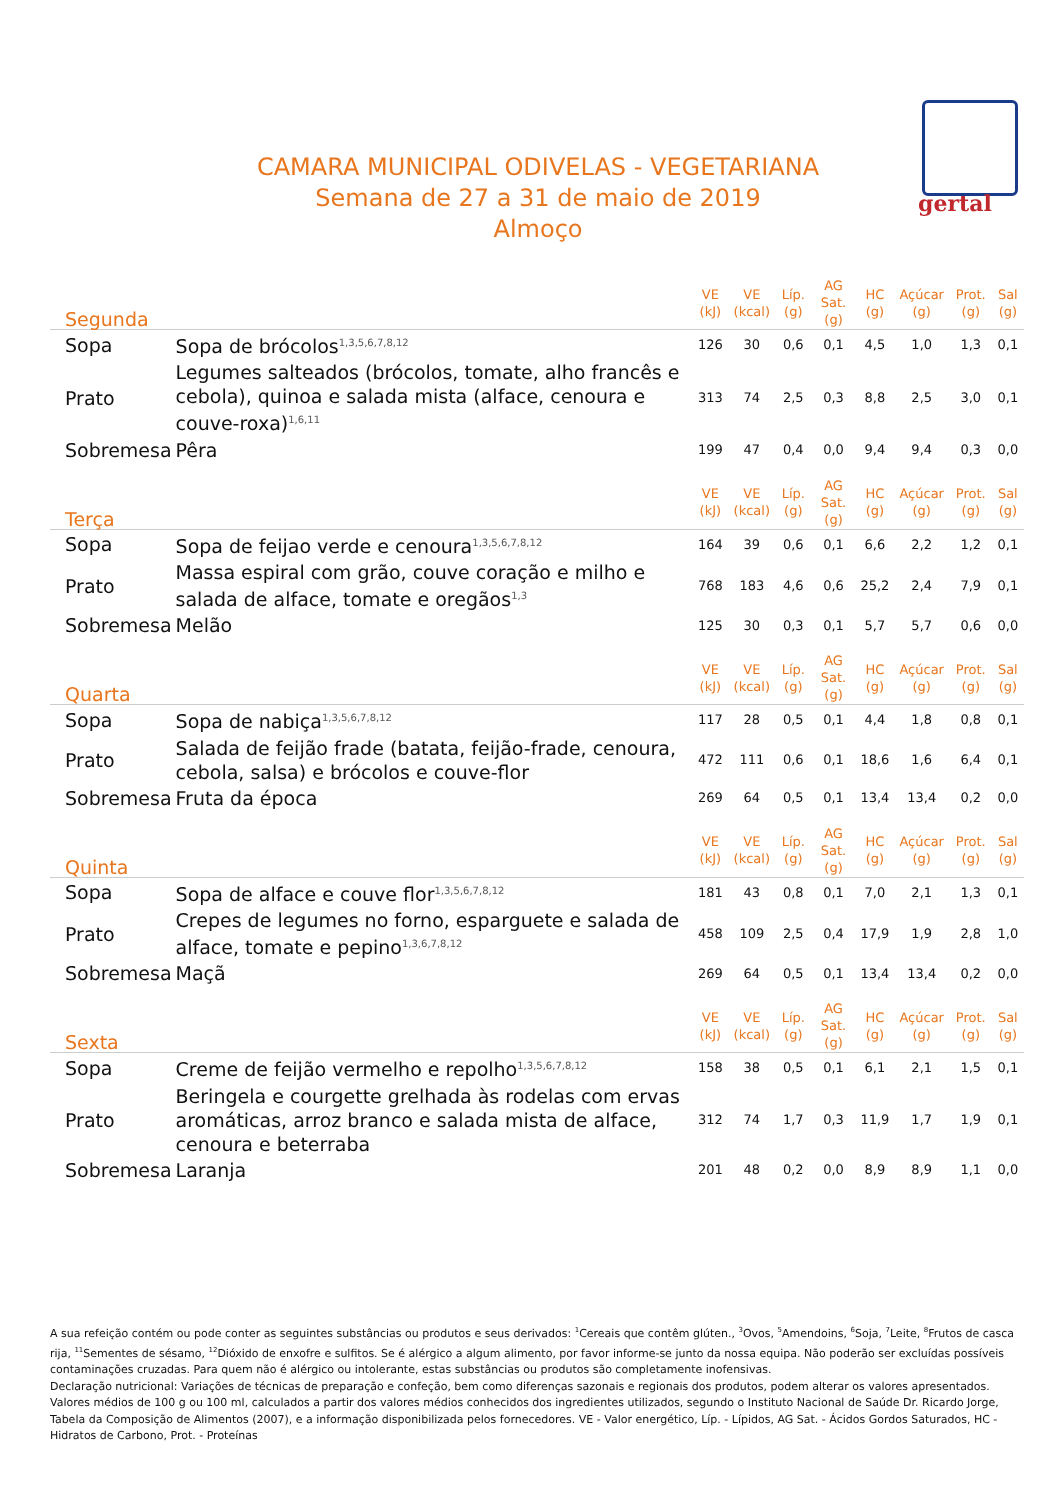gertal
CAMARA MUNICIPAL ODIVELAS - VEGETARIANA
Semana de 27 a 31 de maio de 2019
Almoço
| Segunda | | VE (kJ) | VE (kcal) | Líp. (g) | AG Sat. (g) | HC (g) | Açúcar (g) | Prot. (g) | Sal (g) |
| --- | --- | --- | --- | --- | --- | --- | --- | --- | --- |
| Sopa | Sopa de brócolos<sup>1,3,5,6,7,8,12</sup> | 126 | 30 | 0,6 | 0,1 | 4,5 | 1,0 | 1,3 | 0,1 |
| Prato | Legumes salteados (brócolos, tomate, alho francês e cebola), quinoa e salada mista (alface, cenoura e couve-roxa)<sup>1,6,11</sup> | 313 | 74 | 2,5 | 0,3 | 8,8 | 2,5 | 3,0 | 0,1 |
| Sobremesa | Pêra | 199 | 47 | 0,4 | 0,0 | 9,4 | 9,4 | 0,3 | 0,0 |
| Terça | | VE (kJ) | VE (kcal) | Líp. (g) | AG Sat. (g) | HC (g) | Açúcar (g) | Prot. (g) | Sal (g) |
| Sopa | Sopa de feijao verde e cenoura<sup>1,3,5,6,7,8,12</sup> | 164 | 39 | 0,6 | 0,1 | 6,6 | 2,2 | 1,2 | 0,1 |
| Prato | Massa espiral com grão, couve coração e milho e salada de alface, tomate e oregãos<sup>1,3</sup> | 768 | 183 | 4,6 | 0,6 | 25,2 | 2,4 | 7,9 | 0,1 |
| Sobremesa | Melão | 125 | 30 | 0,3 | 0,1 | 5,7 | 5,7 | 0,6 | 0,0 |
| Quarta | | VE (kJ) | VE (kcal) | Líp. (g) | AG Sat. (g) | HC (g) | Açúcar (g) | Prot. (g) | Sal (g) |
| Sopa | Sopa de nabiça<sup>1,3,5,6,7,8,12</sup> | 117 | 28 | 0,5 | 0,1 | 4,4 | 1,8 | 0,8 | 0,1 |
| Prato | Salada de feijão frade (batata, feijão-frade, cenoura, cebola, salsa) e brócolos e couve-flor | 472 | 111 | 0,6 | 0,1 | 18,6 | 1,6 | 6,4 | 0,1 |
| Sobremesa | Fruta da época | 269 | 64 | 0,5 | 0,1 | 13,4 | 13,4 | 0,2 | 0,0 |
| Quinta | | VE (kJ) | VE (kcal) | Líp. (g) | AG Sat. (g) | HC (g) | Açúcar (g) | Prot. (g) | Sal (g) |
| Sopa | Sopa de alface e couve flor<sup>1,3,5,6,7,8,12</sup> | 181 | 43 | 0,8 | 0,1 | 7,0 | 2,1 | 1,3 | 0,1 |
| Prato | Crepes de legumes no forno, esparguete e salada de alface, tomate e pepino<sup>1,3,6,7,8,12</sup> | 458 | 109 | 2,5 | 0,4 | 17,9 | 1,9 | 2,8 | 1,0 |
| Sobremesa | Maçã | 269 | 64 | 0,5 | 0,1 | 13,4 | 13,4 | 0,2 | 0,0 |
| Sexta | | VE (kJ) | VE (kcal) | Líp. (g) | AG Sat. (g) | HC (g) | Açúcar (g) | Prot. (g) | Sal (g) |
| Sopa | Creme de feijão vermelho e repolho<sup>1,3,5,6,7,8,12</sup> | 158 | 38 | 0,5 | 0,1 | 6,1 | 2,1 | 1,5 | 0,1 |
| Prato | Beringela e courgette grelhada às rodelas com ervas aromáticas, arroz branco e salada mista de alface, cenoura e beterraba | 312 | 74 | 1,7 | 0,3 | 11,9 | 1,7 | 1,9 | 0,1 |
| Sobremesa | Laranja | 201 | 48 | 0,2 | 0,0 | 8,9 | 8,9 | 1,1 | 0,0 |
A sua refeição contém ou pode conter as seguintes substâncias ou produtos e seus derivados: <sup>1</sup>Cereais que contêm glúten., <sup>3</sup>Ovos, <sup>5</sup>Amendoins, <sup>6</sup>Soja, <sup>7</sup>Leite, <sup>8</sup>Frutos de casca rija, <sup>11</sup>Sementes de sésamo, <sup>12</sup>Dióxido de enxofre e sulfitos. Se é alérgico a algum alimento, por favor informe-se junto da nossa equipa. Não poderão ser excluídas possíveis contaminações cruzadas. Para quem não é alérgico ou intolerante, estas substâncias ou produtos são completamente inofensivas.
Declaração nutricional: Variações de técnicas de preparação e confeção, bem como diferenças sazonais e regionais dos produtos, podem alterar os valores apresentados. Valores médios de 100 g ou 100 ml, calculados a partir dos valores médios conhecidos dos ingredientes utilizados, segundo o Instituto Nacional de Saúde Dr. Ricardo Jorge, Tabela da Composição de Alimentos (2007), e a informação disponibilizada pelos fornecedores. VE - Valor energético, Líp. - Lípidos, AG Sat. - Ácidos Gordos Saturados, HC - Hidratos de Carbono, Prot. - Proteínas